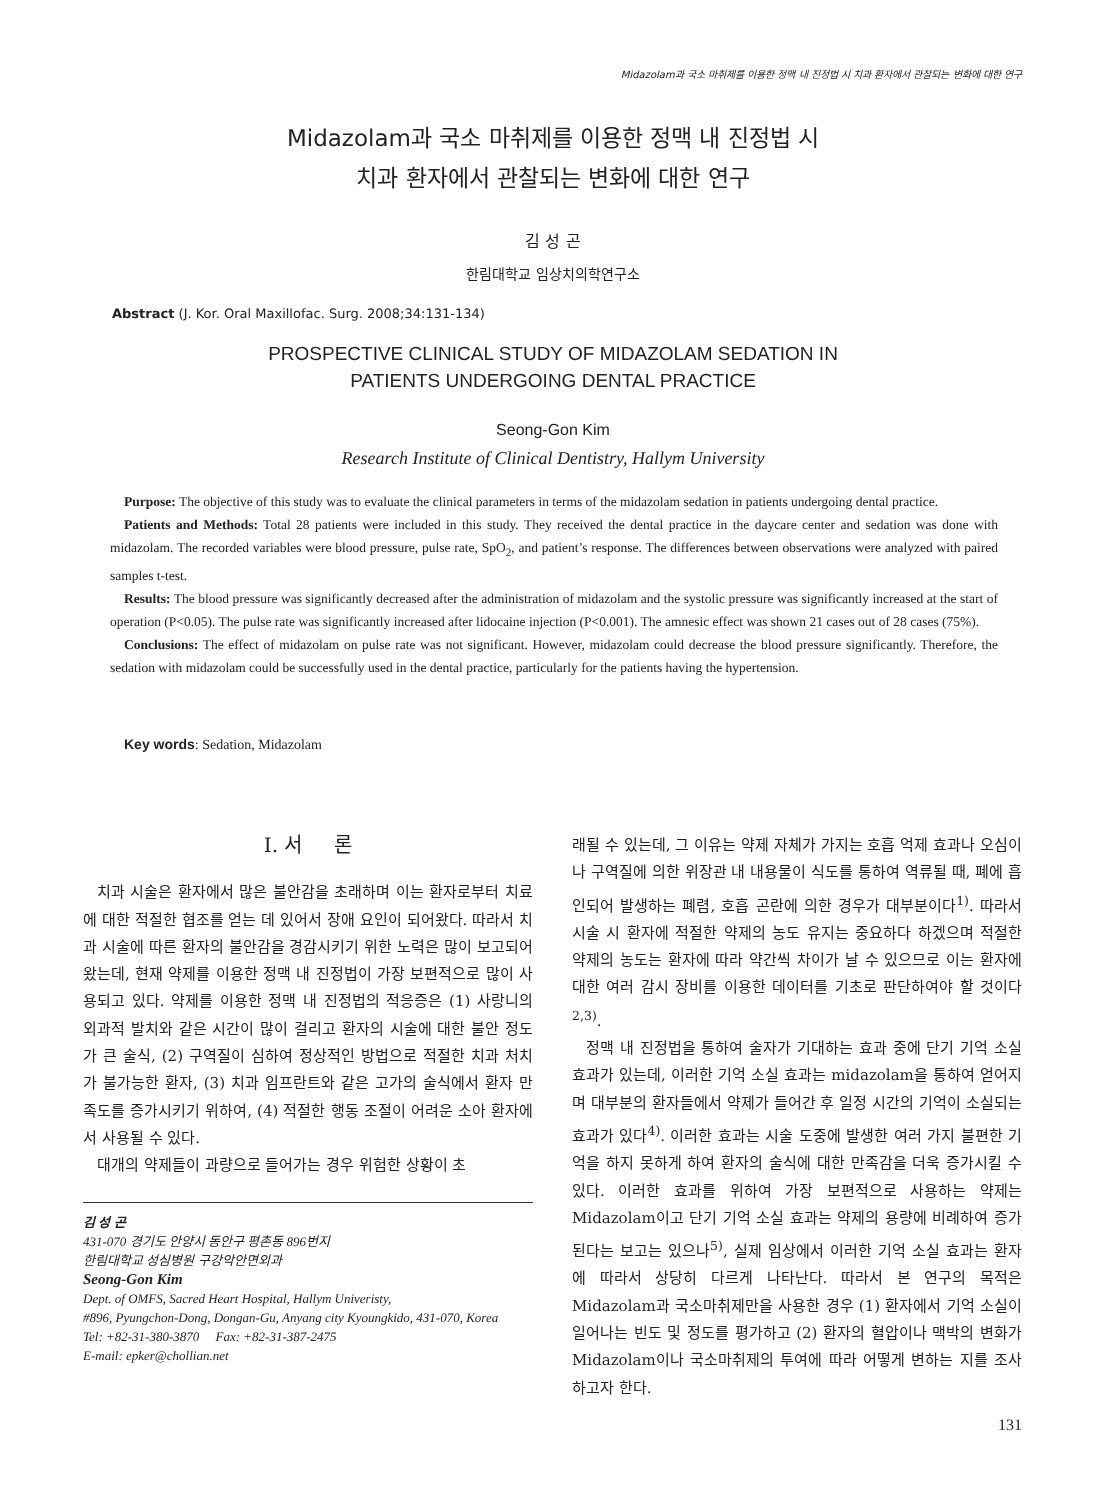Midazolam과 국소 마취제를 이용한 정맥 내 진정법 시 치과 환자에서 관찰되는 변화에 대한 연구
Midazolam과 국소 마취제를 이용한 정맥 내 진정법 시
치과 환자에서 관찰되는 변화에 대한 연구
김 성 곤
한림대학교 임상치의학연구소
Abstract (J. Kor. Oral Maxillofac. Surg. 2008;34:131-134)
PROSPECTIVE CLINICAL STUDY OF MIDAZOLAM SEDATION IN
PATIENTS UNDERGOING DENTAL PRACTICE
Seong-Gon Kim
Research Institute of Clinical Dentistry, Hallym University
Purpose: The objective of this study was to evaluate the clinical parameters in terms of the midazolam sedation in patients undergoing dental practice.
Patients and Methods: Total 28 patients were included in this study. They received the dental practice in the daycare center and sedation was done with midazolam. The recorded variables were blood pressure, pulse rate, SpO<sub>2</sub>, and patient’s response. The differences between observations were analyzed with paired samples t-test.
Results: The blood pressure was significantly decreased after the administration of midazolam and the systolic pressure was significantly increased at the start of operation (P<0.05). The pulse rate was significantly increased after lidocaine injection (P<0.001). The amnesic effect was shown 21 cases out of 28 cases (75%).
Conclusions: The effect of midazolam on pulse rate was not significant. However, midazolam could decrease the blood pressure significantly. Therefore, the sedation with midazolam could be successfully used in the dental practice, particularly for the patients having the hypertension.
Key words: Sedation, Midazolam
Ⅰ. 서 론
치과 시술은 환자에서 많은 불안감을 초래하며 이는 환자로부터 치료에 대한 적절한 협조를 얻는 데 있어서 장애 요인이 되어왔다. 따라서 치과 시술에 따른 환자의 불안감을 경감시키기 위한 노력은 많이 보고되어왔는데, 현재 약제를 이용한 정맥 내 진정법이 가장 보편적으로 많이 사용되고 있다. 약제를 이용한 정맥 내 진정법의 적응증은 (1) 사랑니의 외과적 발치와 같은 시간이 많이 걸리고 환자의 시술에 대한 불안 정도가 큰 술식, (2) 구역질이 심하여 정상적인 방법으로 적절한 치과 처치가 불가능한 환자, (3) 치과 임프란트와 같은 고가의 술식에서 환자 만족도를 증가시키기 위하여, (4) 적절한 행동 조절이 어려운 소아 환자에서 사용될 수 있다.
대개의 약제들이 과량으로 들어가는 경우 위험한 상황이 초
김 성 곤
431-070 경기도 안양시 동안구 평촌동 896번지
한림대학교 성심병원 구강악안면외과
Seong-Gon Kim
Dept. of OMFS, Sacred Heart Hospital, Hallym Univeristy,
#896, Pyungchon-Dong, Dongan-Gu, Anyang city Kyoungkido, 431-070, Korea
Tel: +82-31-380-3870 Fax: +82-31-387-2475
E-mail: epker@chollian.net
래될 수 있는데, 그 이유는 약제 자체가 가지는 호흡 억제 효과나 오심이나 구역질에 의한 위장관 내 내용물이 식도를 통하여 역류될 때, 폐에 흡인되어 발생하는 폐렴, 호흡 곤란에 의한 경우가 대부분이다<sup>1)</sup>. 따라서 시술 시 환자에 적절한 약제의 농도 유지는 중요하다 하겠으며 적절한 약제의 농도는 환자에 따라 약간씩 차이가 날 수 있으므로 이는 환자에 대한 여러 감시 장비를 이용한 데이터를 기초로 판단하여야 할 것이다<sup>2,3)</sup>.
정맥 내 진정법을 통하여 술자가 기대하는 효과 중에 단기 기억 소실 효과가 있는데, 이러한 기억 소실 효과는 midazolam을 통하여 얻어지며 대부분의 환자들에서 약제가 들어간 후 일정 시간의 기억이 소실되는 효과가 있다<sup>4)</sup>. 이러한 효과는 시술 도중에 발생한 여러 가지 불편한 기억을 하지 못하게 하여 환자의 술식에 대한 만족감을 더욱 증가시킬 수 있다. 이러한 효과를 위하여 가장 보편적으로 사용하는 약제는 Midazolam이고 단기 기억 소실 효과는 약제의 용량에 비례하여 증가된다는 보고는 있으나<sup>5)</sup>, 실제 임상에서 이러한 기억 소실 효과는 환자에 따라서 상당히 다르게 나타난다. 따라서 본 연구의 목적은 Midazolam과 국소마취제만을 사용한 경우 (1) 환자에서 기억 소실이 일어나는 빈도 및 정도를 평가하고 (2) 환자의 혈압이나 맥박의 변화가 Midazolam이나 국소마취제의 투여에 따라 어떻게 변하는 지를 조사하고자 한다.
131